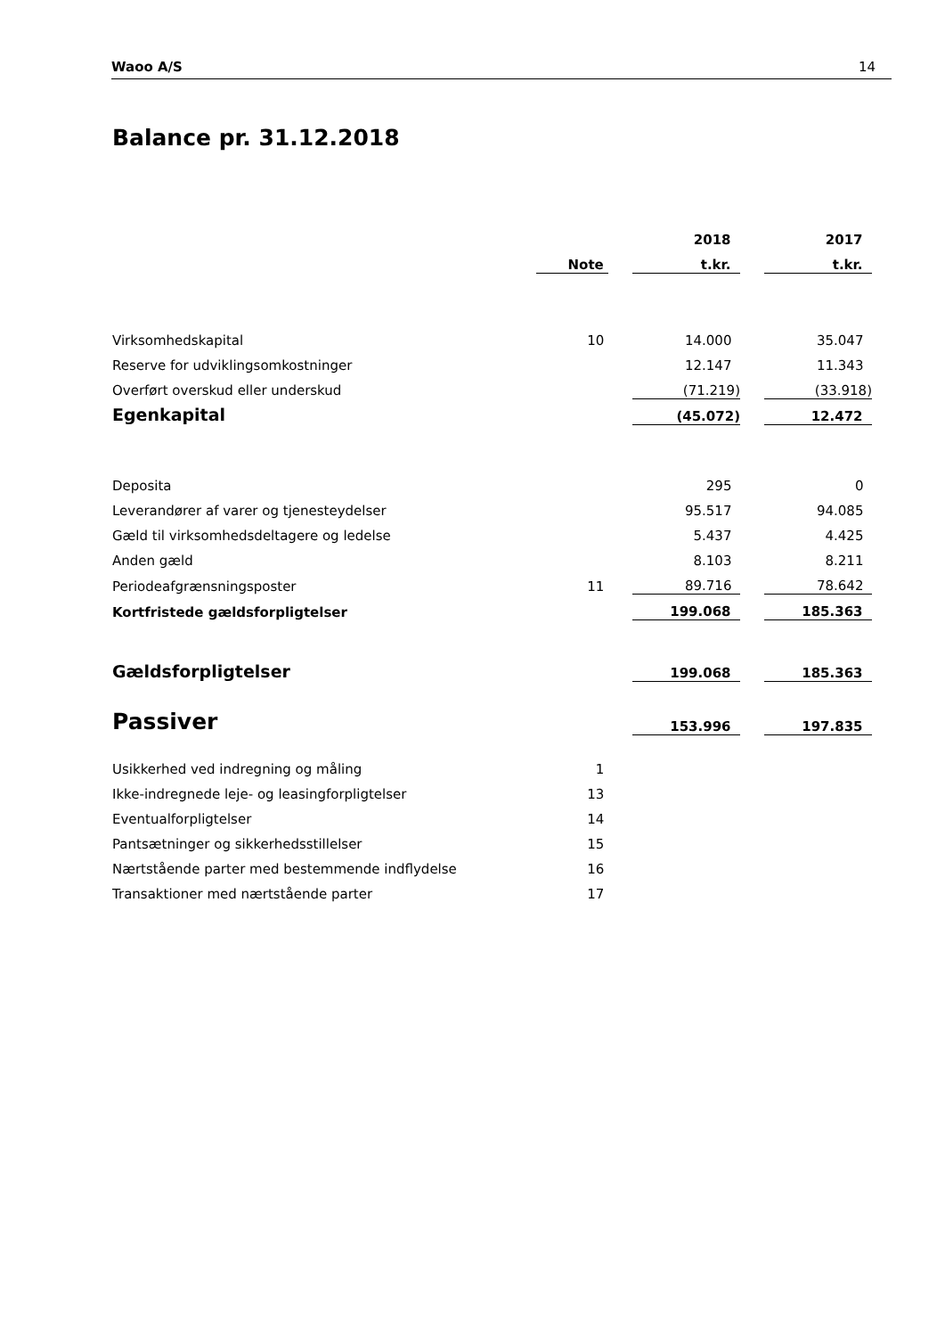Waoo A/S 14
Balance pr. 31.12.2018
| | | | 2018 | | 2017 |
| | Note | | t.kr. | | t.kr. |
| Virksomhedskapital | 10 | | 14.000 | | 35.047 |
| Reserve for udviklingsomkostninger | | | 12.147 | | 11.343 |
| Overført overskud eller underskud | | | (71.219) | | (33.918) |
| Egenkapital | | | (45.072) | | 12.472 |
| Deposita | | | 295 | | 0 |
| Leverandører af varer og tjenesteydelser | | | 95.517 | | 94.085 |
| Gæld til virksomhedsdeltagere og ledelse | | | 5.437 | | 4.425 |
| Anden gæld | | | 8.103 | | 8.211 |
| Periodeafgrænsningsposter | 11 | | 89.716 | | 78.642 |
| Kortfristede gældsforpligtelser | | | 199.068 | | 185.363 |
| Gældsforpligtelser | | | 199.068 | | 185.363 |
| Passiver | | | 153.996 | | 197.835 |
| Usikkerhed ved indregning og måling | 1 | | | | |
| Ikke-indregnede leje- og leasingforpligtelser | 13 | | | | |
| Eventualforpligtelser | 14 | | | | |
| Pantsætninger og sikkerhedsstillelser | 15 | | | | |
| Nærtstående parter med bestemmende indflydelse | 16 | | | | |
| Transaktioner med nærtstående parter | 17 | | | | |